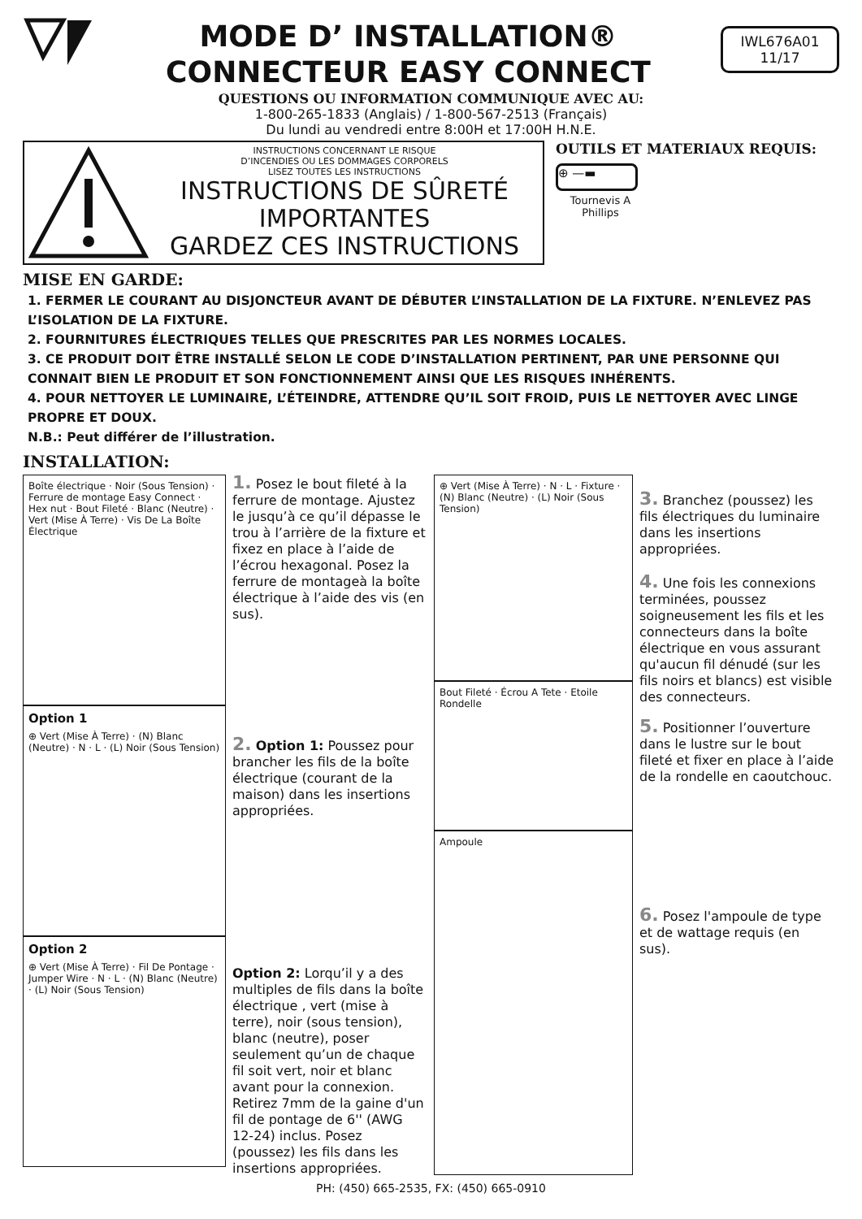MODE D’ INSTALLATION®
CONNECTEUR EASY CONNECT
IWL676A01
11/17
QUESTIONS OU INFORMATION COMMUNIQUE AVEC AU:
1-800-265-1833 (Anglais) / 1-800-567-2513 (Français)
Du lundi au vendredi entre 8:00H et 17:00H H.N.E.
INSTRUCTIONS CONCERNANT LE RISQUE
D’INCENDIES OU LES DOMMAGES CORPORELS
LISEZ TOUTES LES INSTRUCTIONS
INSTRUCTIONS DE SÛRETÉ
IMPORTANTES
GARDEZ CES INSTRUCTIONS
OUTILS ET MATERIAUX REQUIS:
⊕ —▬
Tournevis A
Phillips
MISE EN GARDE:
1. FERMER LE COURANT AU DISJONCTEUR AVANT DE DÉBUTER L’INSTALLATION DE LA FIXTURE. N’ENLEVEZ PAS L’ISOLATION DE LA FIXTURE.
2. FOURNITURES ÉLECTRIQUES TELLES QUE PRESCRITES PAR LES NORMES LOCALES.
3. CE PRODUIT DOIT ÊTRE INSTALLÉ SELON LE CODE D’INSTALLATION PERTINENT, PAR UNE PERSONNE QUI CONNAIT BIEN LE PRODUIT ET SON FONCTIONNEMENT AINSI QUE LES RISQUES INHÉRENTS.
4. POUR NETTOYER LE LUMINAIRE, L’ÉTEINDRE, ATTENDRE QU’IL SOIT FROID, PUIS LE NETTOYER AVEC LINGE PROPRE ET DOUX.
N.B.: Peut différer de l’illustration.
INSTALLATION:
Boîte électrique · Noir (Sous Tension) · Ferrure de montage Easy Connect · Hex nut · Bout Fileté · Blanc (Neutre) · Vert (Mise À Terre) · Vis De La Boîte Électrique
Option 1 ⊕ Vert (Mise À Terre) · (N) Blanc (Neutre) · N · L · (L) Noir (Sous Tension)
Option 2 ⊕ Vert (Mise À Terre) · Fil De Pontage · Jumper Wire · N · L · (N) Blanc (Neutre) · (L) Noir (Sous Tension)
1. Posez le bout fileté à la ferrure de montage. Ajustez le jusqu’à ce qu’il dépasse le trou à l’arrière de la fixture et fixez en place à l’aide de l’écrou hexagonal. Posez la ferrure de montageà la boîte électrique à l’aide des vis (en sus).
2. Option 1: Poussez pour brancher les fils de la boîte électrique (courant de la maison) dans les insertions appropriées.
Option 2: Lorqu’il y a des multiples de fils dans la boîte électrique , vert (mise à terre), noir (sous tension), blanc (neutre), poser seulement qu’un de chaque fil soit vert, noir et blanc avant pour la connexion. Retirez 7mm de la gaine d'un fil de pontage de 6'' (AWG 12-24) inclus. Posez (poussez) les fils dans les insertions appropriées.
⊕ Vert (Mise À Terre) · N · L · Fixture · (N) Blanc (Neutre) · (L) Noir (Sous Tension)
Bout Fileté · Écrou A Tete · Etoile Rondelle
Ampoule
3. Branchez (poussez) les fils électriques du luminaire dans les insertions appropriées.
4. Une fois les connexions terminées, poussez soigneusement les fils et les connecteurs dans la boîte électrique en vous assurant qu'aucun fil dénudé (sur les fils noirs et blancs) est visible des connecteurs.
5. Positionner l’ouverture dans le lustre sur le bout fileté et fixer en place à l’aide de la rondelle en caoutchouc.
6. Posez l'ampoule de type et de wattage requis (en sus).
PH: (450) 665-2535, FX: (450) 665-0910